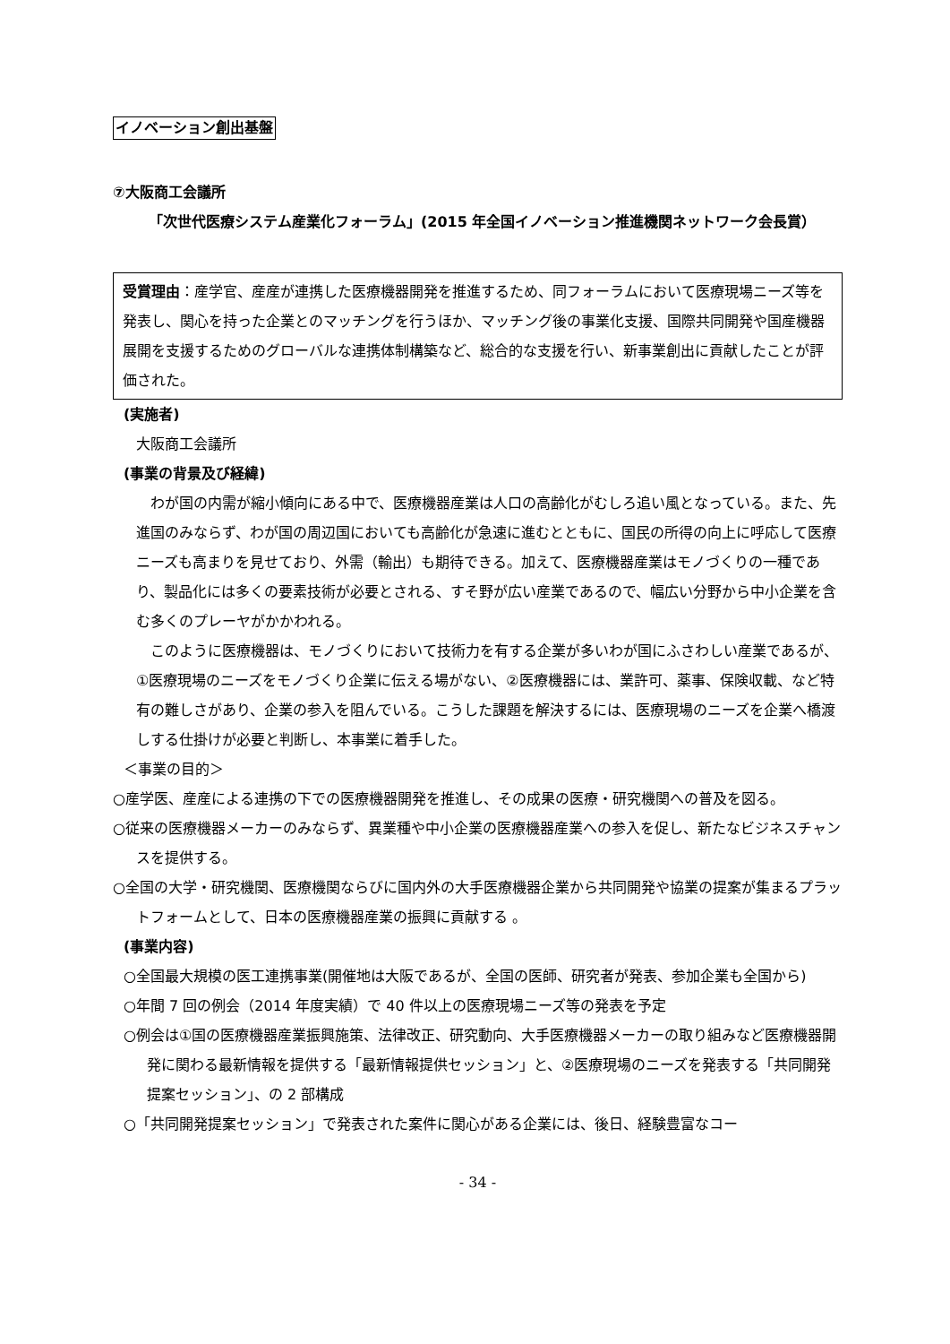イノベーション創出基盤
⑦大阪商工会議所
「次世代医療システム産業化フォーラム」(2015 年全国イノベーション推進機関ネットワーク会長賞）
受賞理由：産学官、産産が連携した医療機器開発を推進するため、同フォーラムにおいて医療現場ニーズ等を発表し、関心を持った企業とのマッチングを行うほか、マッチング後の事業化支援、国際共同開発や国産機器展開を支援するためのグローバルな連携体制構築など、総合的な支援を行い、新事業創出に貢献したことが評価された。
(実施者)
大阪商工会議所
(事業の背景及び経緯)
　わが国の内需が縮小傾向にある中で、医療機器産業は人口の高齢化がむしろ追い風となっている。また、先進国のみならず、わが国の周辺国においても高齢化が急速に進むとともに、国民の所得の向上に呼応して医療ニーズも高まりを見せており、外需（輸出）も期待できる。加えて、医療機器産業はモノづくりの一種であり、製品化には多くの要素技術が必要とされる、すそ野が広い産業であるので、幅広い分野から中小企業を含む多くのプレーヤがかかわれる。
　このように医療機器は、モノづくりにおいて技術力を有する企業が多いわが国にふさわしい産業であるが、①医療現場のニーズをモノづくり企業に伝える場がない、②医療機器には、業許可、薬事、保険収載、など特有の難しさがあり、企業の参入を阻んでいる。こうした課題を解決するには、医療現場のニーズを企業へ橋渡しする仕掛けが必要と判断し、本事業に着手した。
＜事業の目的＞
○産学医、産産による連携の下での医療機器開発を推進し、その成果の医療・研究機関への普及を図る。
○従来の医療機器メーカーのみならず、異業種や中小企業の医療機器産業への参入を促し、新たなビジネスチャンスを提供する。
○全国の大学・研究機関、医療機関ならびに国内外の大手医療機器企業から共同開発や協業の提案が集まるプラットフォームとして、日本の医療機器産業の振興に貢献する 。
(事業内容)
○全国最大規模の医工連携事業(開催地は大阪であるが、全国の医師、研究者が発表、参加企業も全国から)
○年間 7 回の例会（2014 年度実績）で 40 件以上の医療現場ニーズ等の発表を予定
○例会は①国の医療機器産業振興施策、法律改正、研究動向、大手医療機器メーカーの取り組みなど医療機器開発に関わる最新情報を提供する「最新情報提供セッション」と、②医療現場のニーズを発表する「共同開発提案セッション」、の 2 部構成
○「共同開発提案セッション」で発表された案件に関心がある企業には、後日、経験豊富なコー
- 34 -